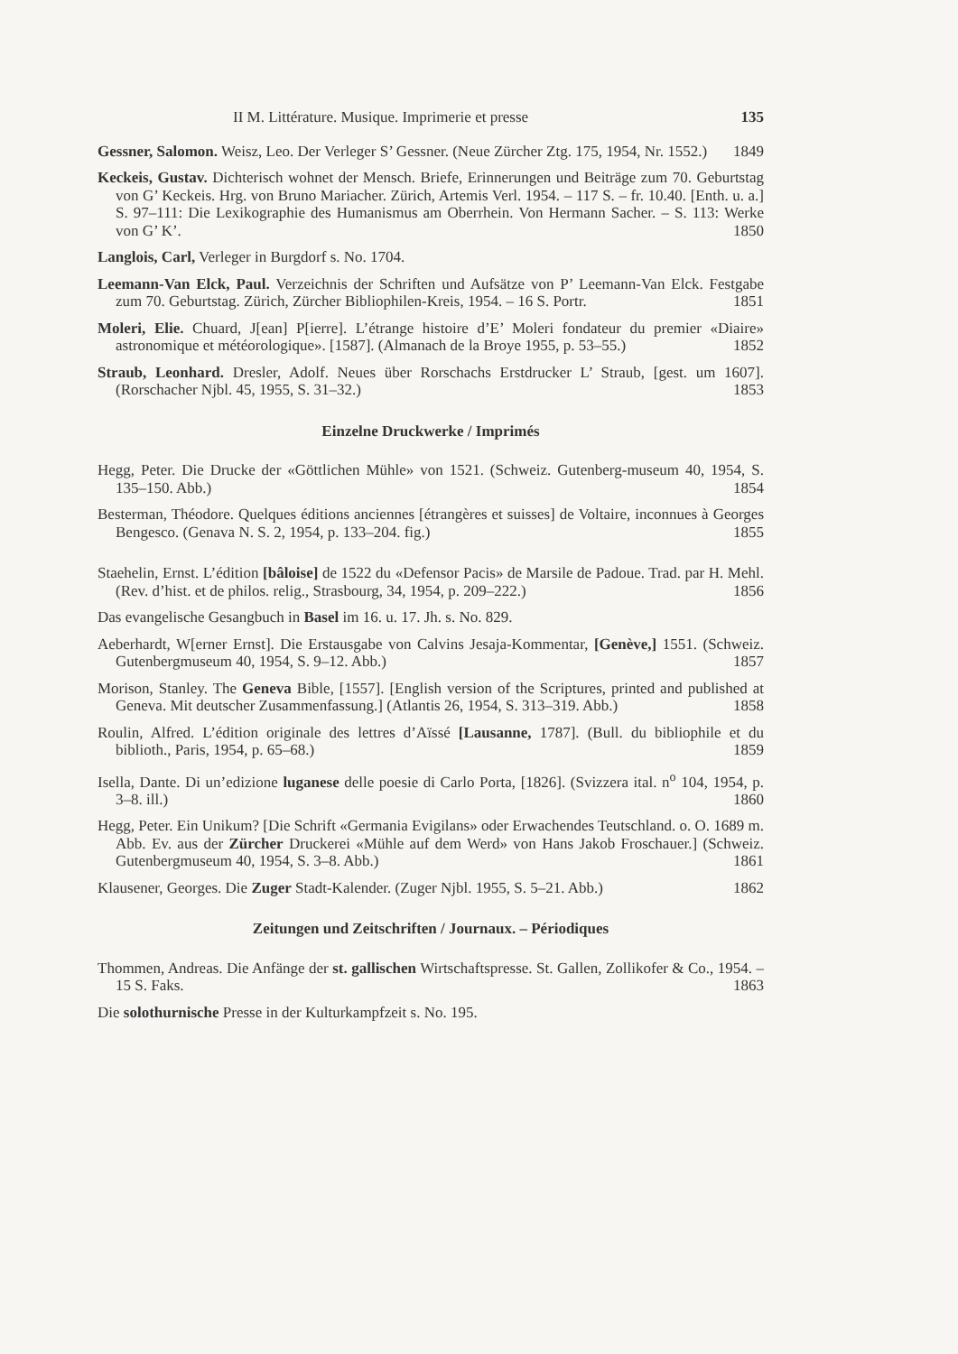II M. Littérature. Musique. Imprimerie et presse 135
Gessner, Salomon. Weisz, Leo. Der Verleger S’ Gessner. (Neue Zürcher Ztg. 175, 1954, Nr. 1552.) 1849
Keckeis, Gustav. Dichterisch wohnet der Mensch. Briefe, Erinnerungen und Beiträge zum 70. Geburtstag von G’ Keckeis. Hrg. von Bruno Mariacher. Zürich, Artemis Verl. 1954. – 117 S. – fr. 10.40. [Enth. u. a.] S. 97–111: Die Lexikographie des Humanismus am Oberrhein. Von Hermann Sacher. – S. 113: Werke von G’ K’. 1850
Langlois, Carl, Verleger in Burgdorf s. No. 1704.
Leemann-Van Elck, Paul. Verzeichnis der Schriften und Aufsätze von P’ Leemann-Van Elck. Festgabe zum 70. Geburtstag. Zürich, Zürcher Bibliophilen-Kreis, 1954. – 16 S. Portr. 1851
Moleri, Elie. Chuard, J[ean] P[ierre]. L’étrange histoire d’E’ Moleri fondateur du premier «Diaire» astronomique et météorologique». [1587]. (Almanach de la Broye 1955, p. 53–55.) 1852
Straub, Leonhard. Dresler, Adolf. Neues über Rorschachs Erstdrucker L’ Straub, [gest. um 1607]. (Rorschacher Njbl. 45, 1955, S. 31–32.) 1853
Einzelne Druckwerke / Imprimés
Hegg, Peter. Die Drucke der «Göttlichen Mühle» von 1521. (Schweiz. Gutenberg-museum 40, 1954, S. 135–150. Abb.) 1854
Besterman, Théodore. Quelques éditions anciennes [étrangères et suisses] de Voltaire, inconnues à Georges Bengesco. (Genava N. S. 2, 1954, p. 133–204. fig.) 1855
Staehelin, Ernst. L’édition [bâloise] de 1522 du «Defensor Pacis» de Marsile de Padoue. Trad. par H. Mehl. (Rev. d’hist. et de philos. relig., Strasbourg, 34, 1954, p. 209–222.) 1856
Das evangelische Gesangbuch in Basel im 16. u. 17. Jh. s. No. 829.
Aeberhardt, W[erner Ernst]. Die Erstausgabe von Calvins Jesaja-Kommentar, [Genève,] 1551. (Schweiz. Gutenbergmuseum 40, 1954, S. 9–12. Abb.) 1857
Morison, Stanley. The Geneva Bible, [1557]. [English version of the Scriptures, printed and published at Geneva. Mit deutscher Zusammenfassung.] (Atlantis 26, 1954, S. 313–319. Abb.) 1858
Roulin, Alfred. L’édition originale des lettres d’Aïssé [Lausanne, 1787]. (Bull. du bibliophile et du biblioth., Paris, 1954, p. 65–68.) 1859
Isella, Dante. Di un’edizione luganese delle poesie di Carlo Porta, [1826]. (Svizzera ital. n<sup>o</sup> 104, 1954, p. 3–8. ill.) 1860
Hegg, Peter. Ein Unikum? [Die Schrift «Germania Evigilans» oder Erwachendes Teutschland. o. O. 1689 m. Abb. Ev. aus der Zürcher Druckerei «Mühle auf dem Werd» von Hans Jakob Froschauer.] (Schweiz. Gutenbergmuseum 40, 1954, S. 3–8. Abb.) 1861
Klausener, Georges. Die Zuger Stadt-Kalender. (Zuger Njbl. 1955, S. 5–21. Abb.) 1862
Zeitungen und Zeitschriften / Journaux. – Périodiques
Thommen, Andreas. Die Anfänge der st. gallischen Wirtschaftspresse. St. Gallen, Zollikofer & Co., 1954. – 15 S. Faks. 1863
Die solothurnische Presse in der Kulturkampfzeit s. No. 195.